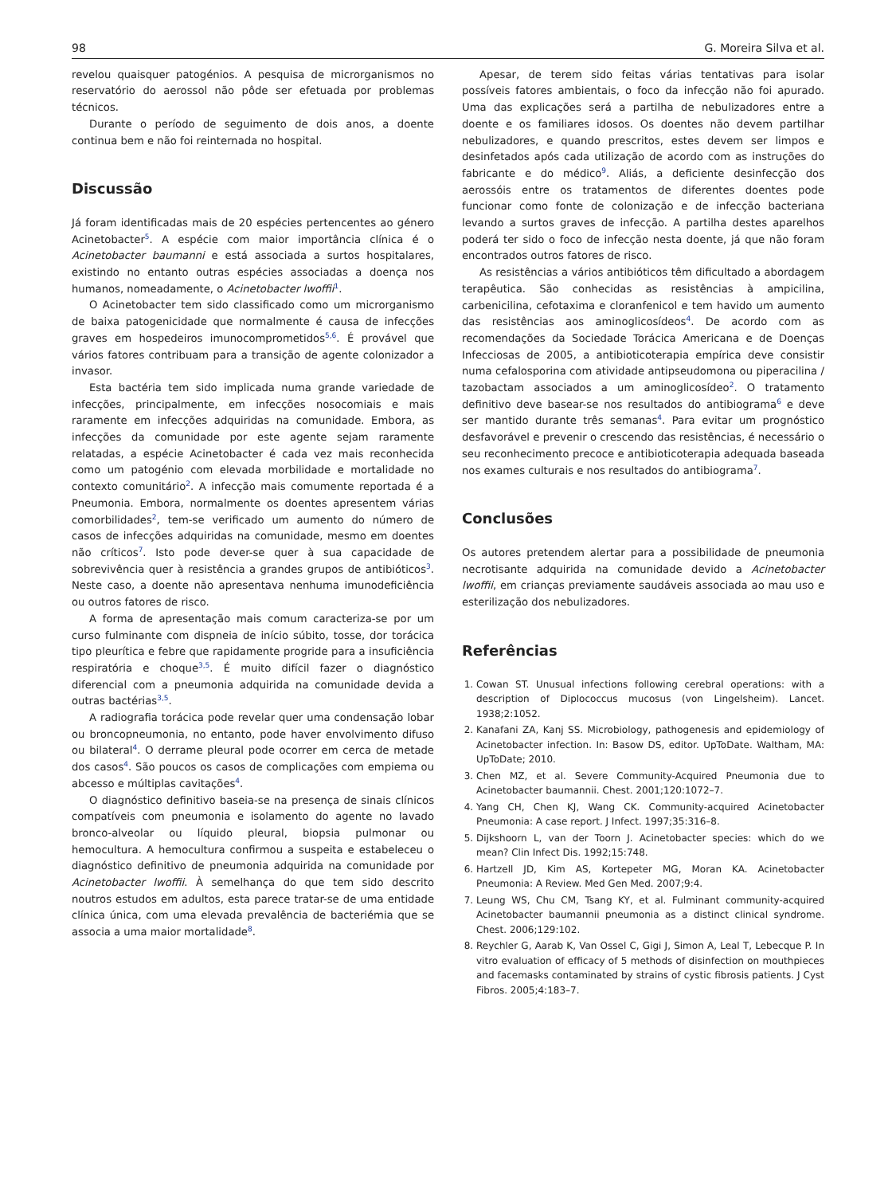98 G. Moreira Silva et al.
revelou quaisquer patogénios. A pesquisa de microrganismos no reservatório do aerossol não pôde ser efetuada por problemas técnicos.
Durante o período de seguimento de dois anos, a doente continua bem e não foi reinternada no hospital.
Discussão
Já foram identificadas mais de 20 espécies pertencentes ao género Acinetobacter<sup>5</sup>. A espécie com maior importância clínica é o Acinetobacter baumanni e está associada a surtos hospitalares, existindo no entanto outras espécies associadas a doença nos humanos, nomeadamente, o Acinetobacter lwoffii<sup>1</sup>.
O Acinetobacter tem sido classificado como um microrganismo de baixa patogenicidade que normalmente é causa de infecções graves em hospedeiros imunocomprometidos<sup>5,6</sup>. É provável que vários fatores contribuam para a transição de agente colonizador a invasor.
Esta bactéria tem sido implicada numa grande variedade de infecções, principalmente, em infecções nosocomiais e mais raramente em infecções adquiridas na comunidade. Embora, as infecções da comunidade por este agente sejam raramente relatadas, a espécie Acinetobacter é cada vez mais reconhecida como um patogénio com elevada morbilidade e mortalidade no contexto comunitário<sup>2</sup>. A infecção mais comumente reportada é a Pneumonia. Embora, normalmente os doentes apresentem várias comorbilidades<sup>2</sup>, tem-se verificado um aumento do número de casos de infecções adquiridas na comunidade, mesmo em doentes não críticos<sup>7</sup>. Isto pode dever-se quer à sua capacidade de sobrevivência quer à resistência a grandes grupos de antibióticos<sup>3</sup>. Neste caso, a doente não apresentava nenhuma imunodeficiência ou outros fatores de risco.
A forma de apresentação mais comum caracteriza-se por um curso fulminante com dispneia de início súbito, tosse, dor torácica tipo pleurítica e febre que rapidamente progride para a insuficiência respiratória e choque<sup>3,5</sup>. É muito difícil fazer o diagnóstico diferencial com a pneumonia adquirida na comunidade devida a outras bactérias<sup>3,5</sup>.
A radiografia torácica pode revelar quer uma condensação lobar ou broncopneumonia, no entanto, pode haver envolvimento difuso ou bilateral<sup>4</sup>. O derrame pleural pode ocorrer em cerca de metade dos casos<sup>4</sup>. São poucos os casos de complicações com empiema ou abcesso e múltiplas cavitações<sup>4</sup>.
O diagnóstico definitivo baseia-se na presença de sinais clínicos compatíveis com pneumonia e isolamento do agente no lavado bronco-alveolar ou líquido pleural, biopsia pulmonar ou hemocultura. A hemocultura confirmou a suspeita e estabeleceu o diagnóstico definitivo de pneumonia adquirida na comunidade por Acinetobacter lwoffii. À semelhança do que tem sido descrito noutros estudos em adultos, esta parece tratar-se de uma entidade clínica única, com uma elevada prevalência de bacteriémia que se associa a uma maior mortalidade<sup>8</sup>.
Apesar, de terem sido feitas várias tentativas para isolar possíveis fatores ambientais, o foco da infecção não foi apurado. Uma das explicações será a partilha de nebulizadores entre a doente e os familiares idosos. Os doentes não devem partilhar nebulizadores, e quando prescritos, estes devem ser limpos e desinfetados após cada utilização de acordo com as instruções do fabricante e do médico<sup>9</sup>. Aliás, a deficiente desinfecção dos aerossóis entre os tratamentos de diferentes doentes pode funcionar como fonte de colonização e de infecção bacteriana levando a surtos graves de infecção. A partilha destes aparelhos poderá ter sido o foco de infecção nesta doente, já que não foram encontrados outros fatores de risco.
As resistências a vários antibióticos têm dificultado a abordagem terapêutica. São conhecidas as resistências à ampicilina, carbenicilina, cefotaxima e cloranfenicol e tem havido um aumento das resistências aos aminoglicosídeos<sup>4</sup>. De acordo com as recomendações da Sociedade Torácica Americana e de Doenças Infecciosas de 2005, a antibioticoterapia empírica deve consistir numa cefalosporina com atividade antipseudomona ou piperacilina / tazobactam associados a um aminoglicosídeo<sup>2</sup>. O tratamento definitivo deve basear-se nos resultados do antibiograma<sup>6</sup> e deve ser mantido durante três semanas<sup>4</sup>. Para evitar um prognóstico desfavorável e prevenir o crescendo das resistências, é necessário o seu reconhecimento precoce e antibioticoterapia adequada baseada nos exames culturais e nos resultados do antibiograma<sup>7</sup>.
Conclusões
Os autores pretendem alertar para a possibilidade de pneumonia necrotisante adquirida na comunidade devido a Acinetobacter lwoffii, em crianças previamente saudáveis associada ao mau uso e esterilização dos nebulizadores.
Referências
1. Cowan ST. Unusual infections following cerebral operations: with a description of Diplococcus mucosus (von Lingelsheim). Lancet. 1938;2:1052.
2. Kanafani ZA, Kanj SS. Microbiology, pathogenesis and epidemiology of Acinetobacter infection. In: Basow DS, editor. UpToDate. Waltham, MA: UpToDate; 2010.
3. Chen MZ, et al. Severe Community-Acquired Pneumonia due to Acinetobacter baumannii. Chest. 2001;120:1072–7.
4. Yang CH, Chen KJ, Wang CK. Community-acquired Acinetobacter Pneumonia: A case report. J Infect. 1997;35:316–8.
5. Dijkshoorn L, van der Toorn J. Acinetobacter species: which do we mean? Clin Infect Dis. 1992;15:748.
6. Hartzell JD, Kim AS, Kortepeter MG, Moran KA. Acinetobacter Pneumonia: A Review. Med Gen Med. 2007;9:4.
7. Leung WS, Chu CM, Tsang KY, et al. Fulminant community-acquired Acinetobacter baumannii pneumonia as a distinct clinical syndrome. Chest. 2006;129:102.
8. Reychler G, Aarab K, Van Ossel C, Gigi J, Simon A, Leal T, Lebecque P. In vitro evaluation of efficacy of 5 methods of disinfection on mouthpieces and facemasks contaminated by strains of cystic fibrosis patients. J Cyst Fibros. 2005;4:183–7.